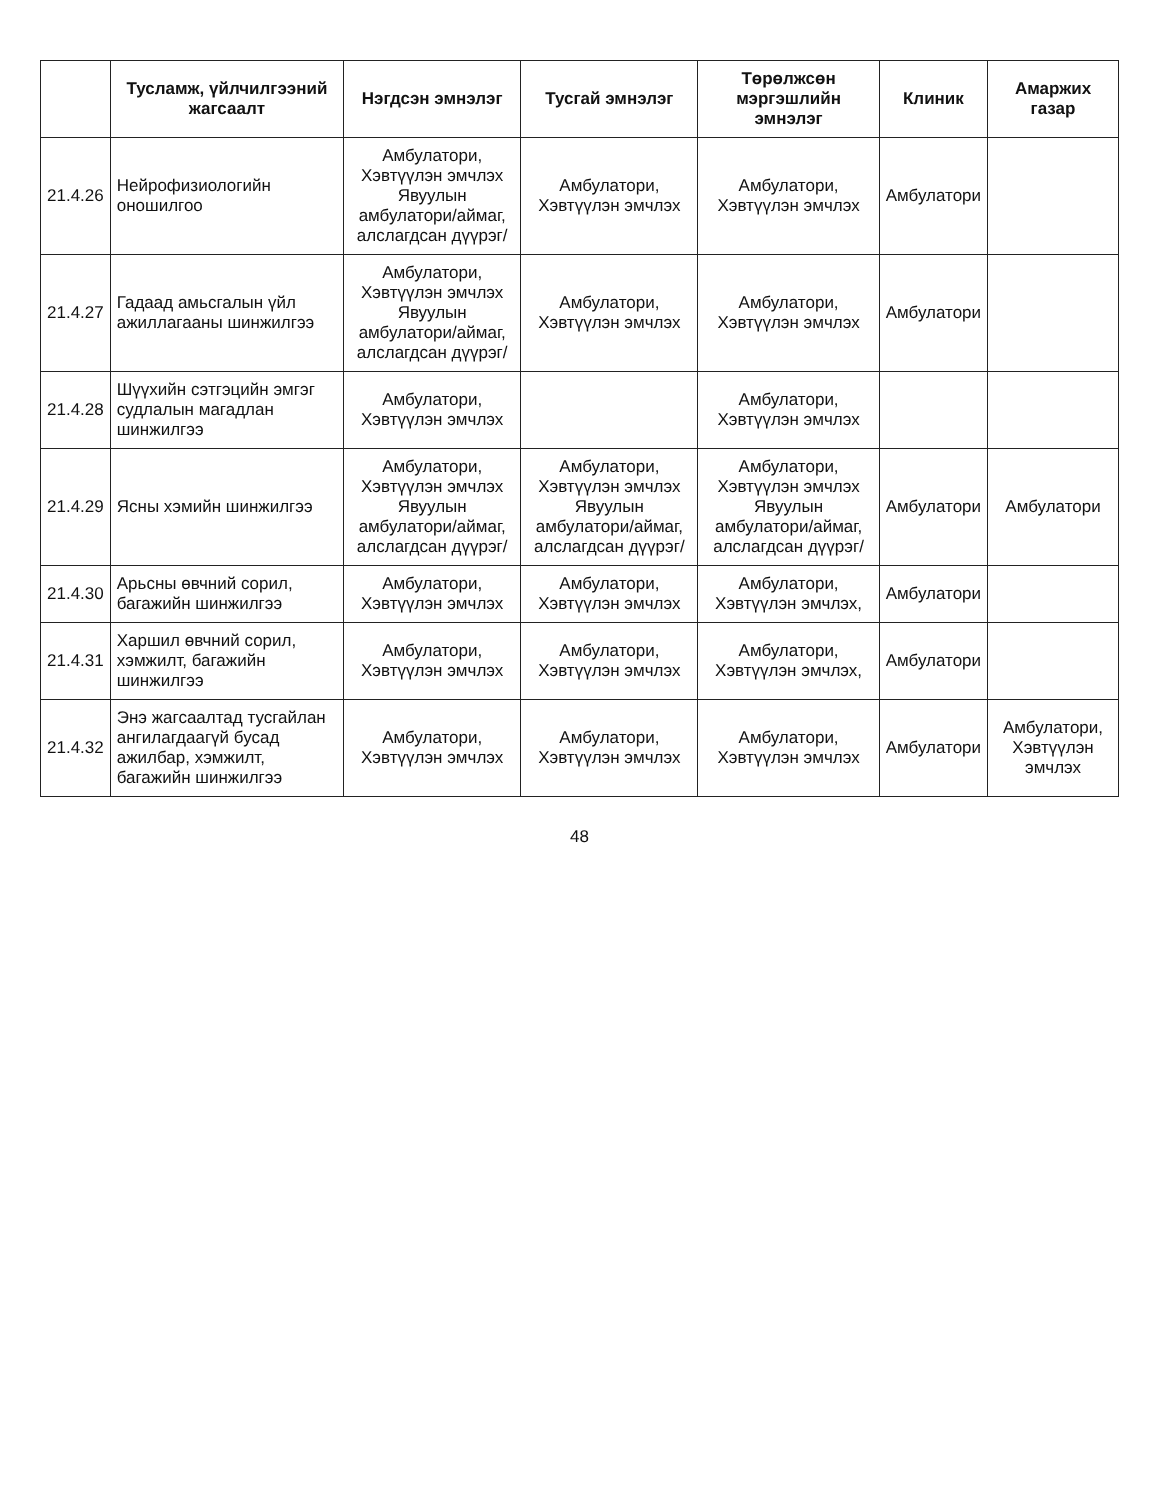| | Тусламж, үйлчилгээний жагсаалт | Нэгдсэн эмнэлэг | Тусгай эмнэлэг | Төрөлжсөн мэргэшлийн эмнэлэг | Клиник | Амаржих газар |
| --- | --- | --- | --- | --- | --- | --- |
| 21.4.26 | Нейрофизиологийн оношилгоо | Амбулатори, Хэвтүүлэн эмчлэх Явуулын амбулатори/аймаг, алслагдсан дүүрэг/ | Амбулатори, Хэвтүүлэн эмчлэх | Амбулатори, Хэвтүүлэн эмчлэх | Амбулатори | |
| 21.4.27 | Гадаад амьсгалын үйл ажиллагааны шинжилгээ | Амбулатори, Хэвтүүлэн эмчлэх Явуулын амбулатори/аймаг, алслагдсан дүүрэг/ | Амбулатори, Хэвтүүлэн эмчлэх | Амбулатори, Хэвтүүлэн эмчлэх | Амбулатори | |
| 21.4.28 | Шүүхийн сэтгэцийн эмгэг судлалын магадлан шинжилгээ | Амбулатори, Хэвтүүлэн эмчлэх | | Амбулатори, Хэвтүүлэн эмчлэх | | |
| 21.4.29 | Ясны хэмийн шинжилгээ | Амбулатори, Хэвтүүлэн эмчлэх Явуулын амбулатори/аймаг, алслагдсан дүүрэг/ | Амбулатори, Хэвтүүлэн эмчлэх Явуулын амбулатори/аймаг, алслагдсан дүүрэг/ | Амбулатори, Хэвтүүлэн эмчлэх Явуулын амбулатори/аймаг, алслагдсан дүүрэг/ | Амбулатори | Амбулатори |
| 21.4.30 | Арьсны өвчний сорил, багажийн шинжилгээ | Амбулатори, Хэвтүүлэн эмчлэх | Амбулатори, Хэвтүүлэн эмчлэх | Амбулатори, Хэвтүүлэн эмчлэх, | Амбулатори | |
| 21.4.31 | Харшил өвчний сорил, хэмжилт, багажийн шинжилгээ | Амбулатори, Хэвтүүлэн эмчлэх | Амбулатори, Хэвтүүлэн эмчлэх | Амбулатори, Хэвтүүлэн эмчлэх, | Амбулатори | |
| 21.4.32 | Энэ жагсаалтад тусгайлан ангилагдаагүй бусад ажилбар, хэмжилт, багажийн шинжилгээ | Амбулатори, Хэвтүүлэн эмчлэх | Амбулатори, Хэвтүүлэн эмчлэх | Амбулатори, Хэвтүүлэн эмчлэх | Амбулатори | Амбулатори, Хэвтүүлэн эмчлэх |
48